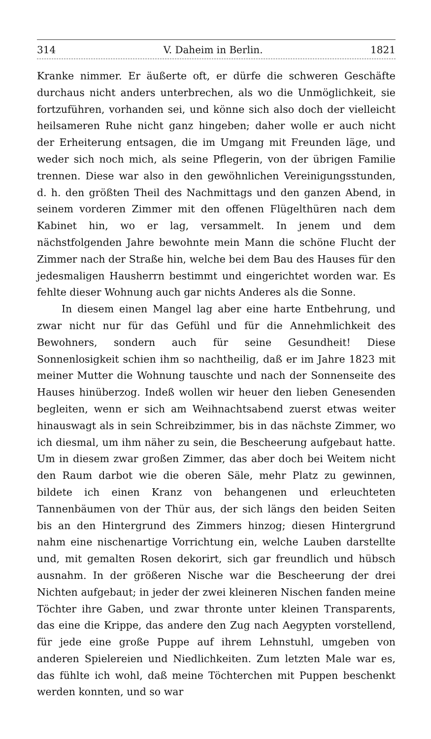314 V. Daheim in Berlin. 1821
Kranke nimmer. Er äußerte oft, er dürfe die schweren Geschäfte durchaus nicht anders unterbrechen, als wo die Unmöglichkeit, sie fortzuführen, vorhanden sei, und könne sich also doch der vielleicht heilsameren Ruhe nicht ganz hingeben; daher wolle er auch nicht der Erheiterung entsagen, die im Umgang mit Freunden läge, und weder sich noch mich, als seine Pflegerin, von der übrigen Familie trennen. Diese war also in den gewöhnlichen Vereinigungsstunden, d. h. den größten Theil des Nachmittags und den ganzen Abend, in seinem vorderen Zimmer mit den offenen Flügelthüren nach dem Kabinet hin, wo er lag, versammelt. In jenem und dem nächstfolgenden Jahre bewohnte mein Mann die schöne Flucht der Zimmer nach der Straße hin, welche bei dem Bau des Hauses für den jedesmaligen Hausherrn bestimmt und eingerichtet worden war. Es fehlte dieser Wohnung auch gar nichts Anderes als die Sonne.
In diesem einen Mangel lag aber eine harte Entbehrung, und zwar nicht nur für das Gefühl und für die Annehmlichkeit des Bewohners, sondern auch für seine Gesundheit! Diese Sonnenlosigkeit schien ihm so nachtheilig, daß er im Jahre 1823 mit meiner Mutter die Wohnung tauschte und nach der Sonnenseite des Hauses hinüberzog. Indeß wollen wir heuer den lieben Genesenden begleiten, wenn er sich am Weihnachtsabend zuerst etwas weiter hinauswagt als in sein Schreibzimmer, bis in das nächste Zimmer, wo ich diesmal, um ihm näher zu sein, die Bescheerung aufgebaut hatte. Um in diesem zwar großen Zimmer, das aber doch bei Weitem nicht den Raum darbot wie die oberen Säle, mehr Platz zu gewinnen, bildete ich einen Kranz von behangenen und erleuchteten Tannenbäumen von der Thür aus, der sich längs den beiden Seiten bis an den Hintergrund des Zimmers hinzog; diesen Hintergrund nahm eine nischenartige Vorrichtung ein, welche Lauben darstellte und, mit gemalten Rosen dekorirt, sich gar freundlich und hübsch ausnahm. In der größeren Nische war die Bescheerung der drei Nichten aufgebaut; in jeder der zwei kleineren Nischen fanden meine Töchter ihre Gaben, und zwar thronte unter kleinen Transparents, das eine die Krippe, das andere den Zug nach Aegypten vorstellend, für jede eine große Puppe auf ihrem Lehnstuhl, umgeben von anderen Spielereien und Niedlichkeiten. Zum letzten Male war es, das fühlte ich wohl, daß meine Töchterchen mit Puppen beschenkt werden konnten, und so war